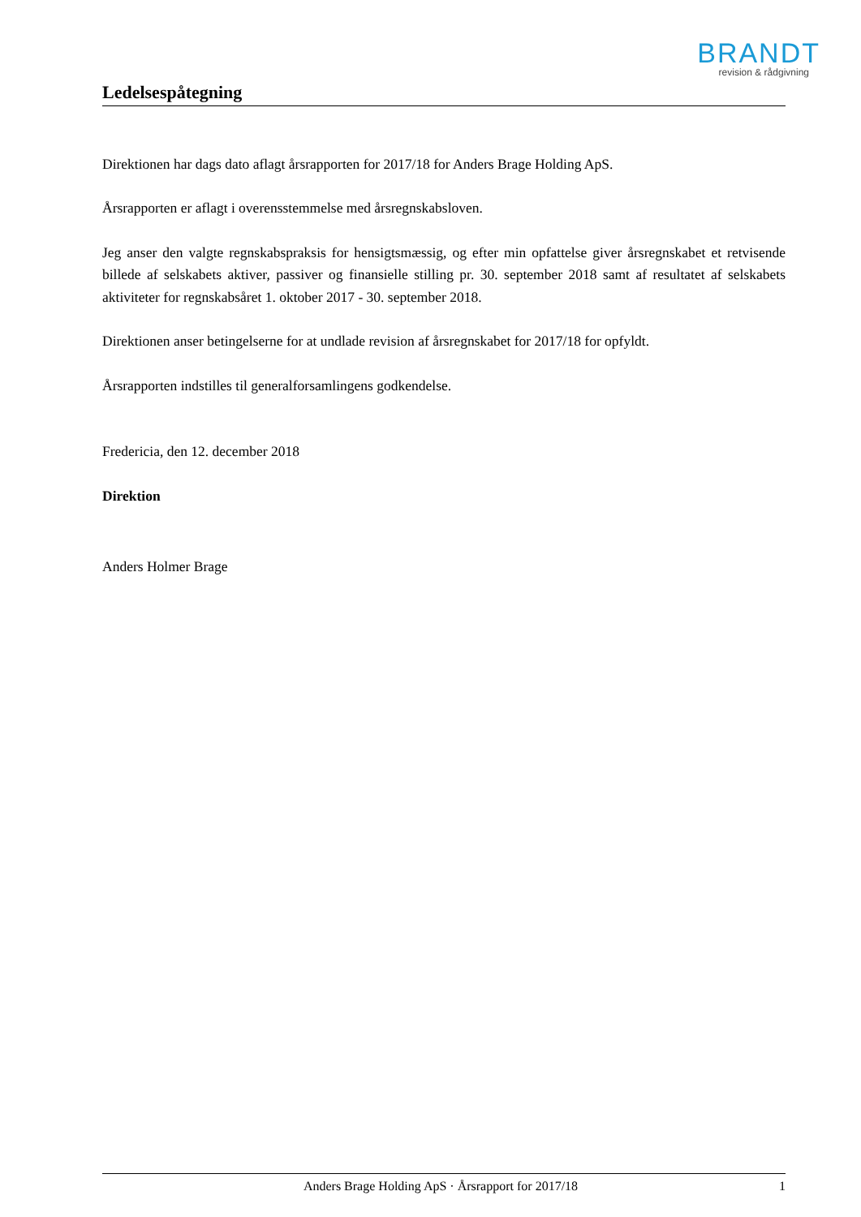BRANDT
revision & rådgivning
Ledelsespåtegning
Direktionen har dags dato aflagt årsrapporten for 2017/18 for Anders Brage Holding ApS.
Årsrapporten er aflagt i overensstemmelse med årsregnskabsloven.
Jeg anser den valgte regnskabspraksis for hensigtsmæssig, og efter min opfattelse giver årsregnskabet et retvisende billede af selskabets aktiver, passiver og finansielle stilling pr. 30. september 2018 samt af resultatet af selskabets aktiviteter for regnskabsåret 1. oktober 2017 - 30. september 2018.
Direktionen anser betingelserne for at undlade revision af årsregnskabet for 2017/18 for opfyldt.
Årsrapporten indstilles til generalforsamlingens godkendelse.
Fredericia, den 12. december 2018
Direktion
Anders Holmer Brage
Anders Brage Holding ApS · Årsrapport for 2017/18 1